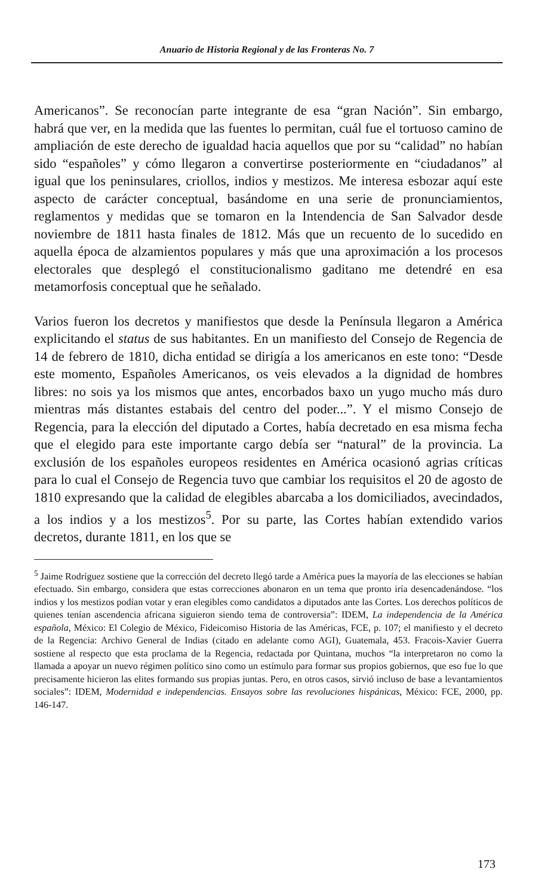Anuario de Historia Regional y de las Fronteras No. 7
Americanos”. Se reconocían parte integrante de esa “gran Nación”. Sin embargo, habrá que ver, en la medida que las fuentes lo permitan, cuál fue el tortuoso camino de ampliación de este derecho de igualdad hacia aquellos que por su “calidad” no habían sido “españoles” y cómo llegaron a convertirse posteriormente en “ciudadanos” al igual que los peninsulares, criollos, indios y mestizos. Me interesa esbozar aquí este aspecto de carácter conceptual, basándome en una serie de pronunciamientos, reglamentos y medidas que se tomaron en la Intendencia de San Salvador desde noviembre de 1811 hasta finales de 1812. Más que un recuento de lo sucedido en aquella época de alzamientos populares y más que una aproximación a los procesos electorales que desplegó el constitucionalismo gaditano me detendré en esa metamorfosis conceptual que he señalado.
Varios fueron los decretos y manifiestos que desde la Península llegaron a América explicitando el status de sus habitantes. En un manifiesto del Consejo de Regencia de 14 de febrero de 1810, dicha entidad se dirigía a los americanos en este tono: “Desde este momento, Españoles Americanos, os veis elevados a la dignidad de hombres libres: no sois ya los mismos que antes, encorbados baxo un yugo mucho más duro mientras más distantes estabais del centro del poder...”. Y el mismo Consejo de Regencia, para la elección del diputado a Cortes, había decretado en esa misma fecha que el elegido para este importante cargo debía ser “natural” de la provincia. La exclusión de los españoles europeos residentes en América ocasionó agrias críticas para lo cual el Consejo de Regencia tuvo que cambiar los requisitos el 20 de agosto de 1810 expresando que la calidad de elegibles abarcaba a los domiciliados, avecindados, a los indios y a los mestizos<sup>5</sup>. Por su parte, las Cortes habían extendido varios decretos, durante 1811, en los que se
<sup>5</sup> Jaime Rodríguez sostiene que la corrección del decreto llegó tarde a América pues la mayoría de las elecciones se habían efectuado. Sin embargo, considera que estas correcciones abonaron en un tema que pronto iría desencadenándose. “los indios y los mestizos podían votar y eran elegibles como candidatos a diputados ante las Cortes. Los derechos políticos de quienes tenían ascendencia africana siguieron siendo tema de controversia”: IDEM, La independencia de la América española, México: El Colegio de México, Fideicomiso Historia de las Américas, FCE, p. 107; el manifiesto y el decreto de la Regencia: Archivo General de Indias (citado en adelante como AGI), Guatemala, 453. Fracois-Xavier Guerra sostiene al respecto que esta proclama de la Regencia, redactada por Quintana, muchos “la interpretaron no como la llamada a apoyar un nuevo régimen político sino como un estímulo para formar sus propios gobiernos, que eso fue lo que precisamente hicieron las elites formando sus propias juntas. Pero, en otros casos, sirvió incluso de base a levantamientos sociales”: IDEM, Modernidad e independencias. Ensayos sobre las revoluciones hispánicas, México: FCE, 2000, pp. 146-147.
173